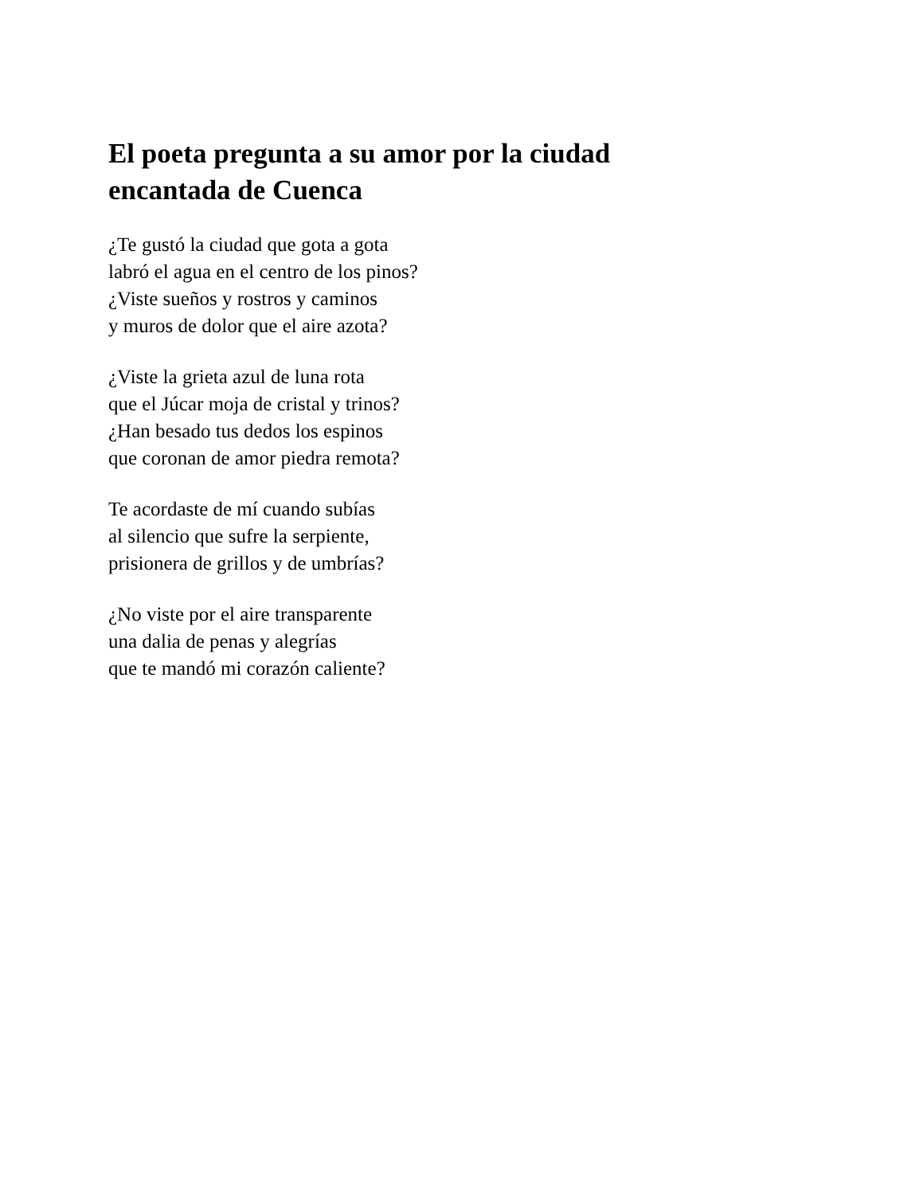El poeta pregunta a su amor por la ciudad
encantada de Cuenca
¿Te gustó la ciudad que gota a gota
labró el agua en el centro de los pinos?
¿Viste sueños y rostros y caminos
y muros de dolor que el aire azota?
¿Viste la grieta azul de luna rota
que el Júcar moja de cristal y trinos?
¿Han besado tus dedos los espinos
que coronan de amor piedra remota?
Te acordaste de mí cuando subías
al silencio que sufre la serpiente,
prisionera de grillos y de umbrías?
¿No viste por el aire transparente
una dalia de penas y alegrías
que te mandó mi corazón caliente?